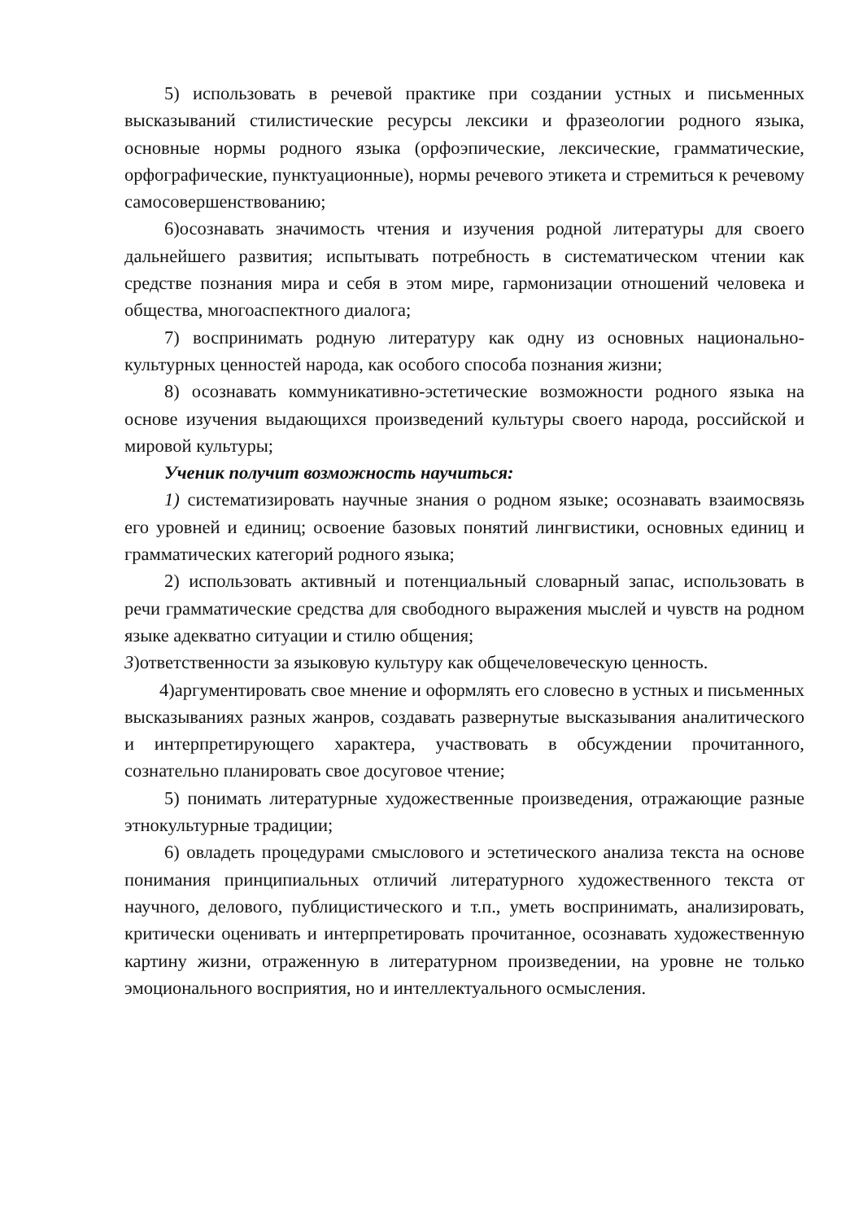5) использовать в речевой практике при создании устных и письменных высказываний стилистические ресурсы лексики и фразеологии родного языка, основные нормы родного языка (орфоэпические, лексические, грамматические, орфографические, пунктуационные), нормы речевого этикета и стремиться к речевому самосовершенствованию;
6)осознавать значимость чтения и изучения родной литературы для своего дальнейшего развития; испытывать потребность в систематическом чтении как средстве познания мира и себя в этом мире, гармонизации отношений человека и общества, многоаспектного диалога;
7) воспринимать родную литературу как одну из основных национально-культурных ценностей народа, как особого способа познания жизни;
8) осознавать коммуникативно-эстетические возможности родного языка на основе изучения выдающихся произведений культуры своего народа, российской и мировой культуры;
Ученик получит возможность научиться:
1) систематизировать научные знания о родном языке; осознавать взаимосвязь его уровней и единиц; освоение базовых понятий лингвистики, основных единиц и грамматических категорий родного языка;
2) использовать активный и потенциальный словарный запас, использовать в речи грамматические средства для свободного выражения мыслей и чувств на родном языке адекватно ситуации и стилю общения;
3)ответственности за языковую культуру как общечеловеческую ценность.
4)аргументировать свое мнение и оформлять его словесно в устных и письменных высказываниях разных жанров, создавать развернутые высказывания аналитического и интерпретирующего характера, участвовать в обсуждении прочитанного, сознательно планировать свое досуговое чтение;
5) понимать литературные художественные произведения, отражающие разные этнокультурные традиции;
6) овладеть процедурами смыслового и эстетического анализа текста на основе понимания принципиальных отличий литературного художественного текста от научного, делового, публицистического и т.п., уметь воспринимать, анализировать, критически оценивать и интерпретировать прочитанное, осознавать художественную картину жизни, отраженную в литературном произведении, на уровне не только эмоционального восприятия, но и интеллектуального осмысления.